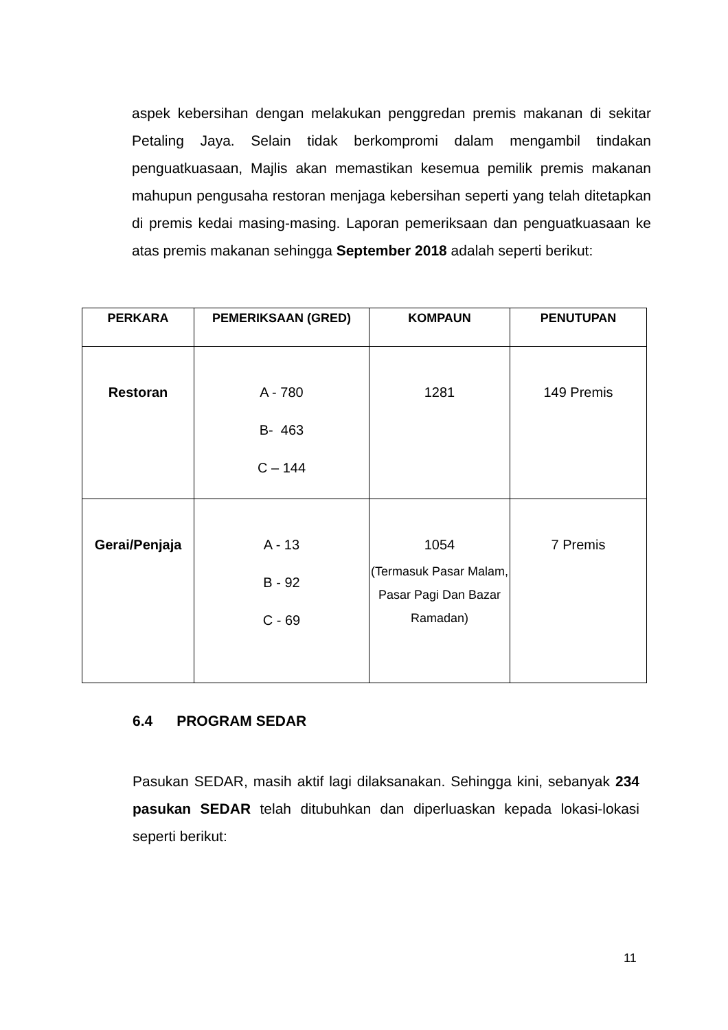aspek kebersihan dengan melakukan penggredan premis makanan di sekitar Petaling Jaya. Selain tidak berkompromi dalam mengambil tindakan penguatkuasaan, Majlis akan memastikan kesemua pemilik premis makanan mahupun pengusaha restoran menjaga kebersihan seperti yang telah ditetapkan di premis kedai masing-masing. Laporan pemeriksaan dan penguatkuasaan ke atas premis makanan sehingga September 2018 adalah seperti berikut:
| PERKARA | PEMERIKSAAN (GRED) | KOMPAUN | PENUTUPAN |
| --- | --- | --- | --- |
| Restoran | A - 780 B- 463 C – 144 | 1281 | 149 Premis |
| Gerai/Penjaja | A - 13 B - 92 C - 69 | 1054 (Termasuk Pasar Malam, Pasar Pagi Dan Bazar Ramadan) | 7 Premis |
6.4 PROGRAM SEDAR
Pasukan SEDAR, masih aktif lagi dilaksanakan. Sehingga kini, sebanyak 234 pasukan SEDAR telah ditubuhkan dan diperluaskan kepada lokasi-lokasi seperti berikut:
11